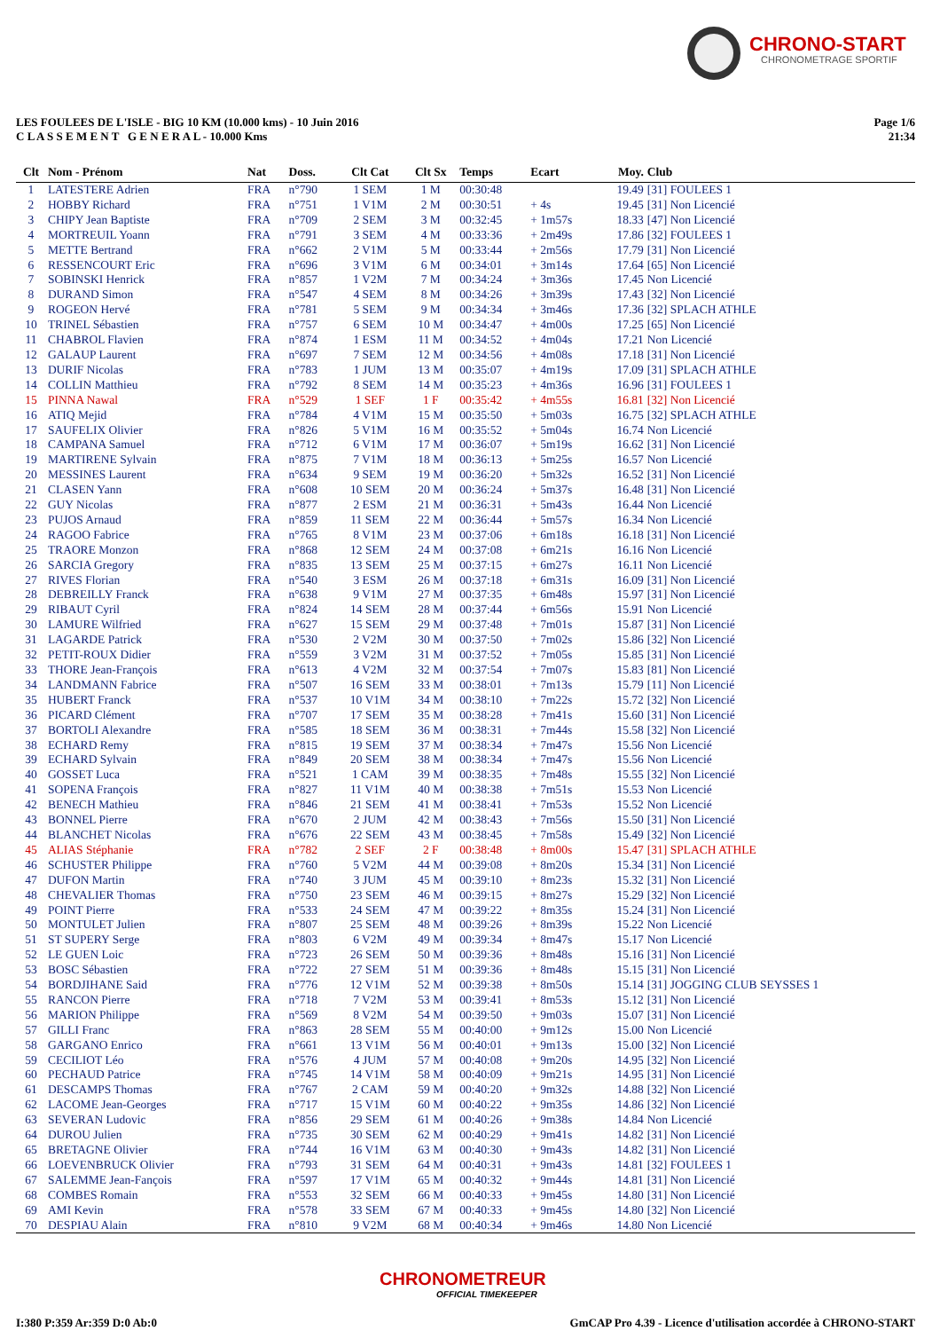CHRONO-START
CHRONOMETRAGE SPORTIF
Page 1/6
21:34
LES FOULEES DE L'ISLE - BIG 10 KM (10.000 kms) - 10 Juin 2016
C L A S S E M E N T G E N E R A L - 10.000 Kms
| Clt | Nom - Prénom | Nat | Doss. | Clt Cat | Clt Sx | Temps | Ecart | Moy. | Club |
| --- | --- | --- | --- | --- | --- | --- | --- | --- | --- |
| 1 | LATESTERE Adrien | FRA | n°790 | 1 SEM | 1 M | 00:30:48 | | 19.49 | [31] FOULEES 1 |
| 2 | HOBBY Richard | FRA | n°751 | 1 V1M | 2 M | 00:30:51 | + 4s | 19.45 | [31] Non Licencié |
| 3 | CHIPY Jean Baptiste | FRA | n°709 | 2 SEM | 3 M | 00:32:45 | + 1m57s | 18.33 | [47] Non Licencié |
| 4 | MORTREUIL Yoann | FRA | n°791 | 3 SEM | 4 M | 00:33:36 | + 2m49s | 17.86 | [32] FOULEES 1 |
| 5 | METTE Bertrand | FRA | n°662 | 2 V1M | 5 M | 00:33:44 | + 2m56s | 17.79 | [31] Non Licencié |
| 6 | RESSENCOURT Eric | FRA | n°696 | 3 V1M | 6 M | 00:34:01 | + 3m14s | 17.64 | [65] Non Licencié |
| 7 | SOBINSKI Henrick | FRA | n°857 | 1 V2M | 7 M | 00:34:24 | + 3m36s | 17.45 | Non Licencié |
| 8 | DURAND Simon | FRA | n°547 | 4 SEM | 8 M | 00:34:26 | + 3m39s | 17.43 | [32] Non Licencié |
| 9 | ROGEON Hervé | FRA | n°781 | 5 SEM | 9 M | 00:34:34 | + 3m46s | 17.36 | [32] SPLACH ATHLE |
| 10 | TRINEL Sébastien | FRA | n°757 | 6 SEM | 10 M | 00:34:47 | + 4m00s | 17.25 | [65] Non Licencié |
| 11 | CHABROL Flavien | FRA | n°874 | 1 ESM | 11 M | 00:34:52 | + 4m04s | 17.21 | Non Licencié |
| 12 | GALAUP Laurent | FRA | n°697 | 7 SEM | 12 M | 00:34:56 | + 4m08s | 17.18 | [31] Non Licencié |
| 13 | DURIF Nicolas | FRA | n°783 | 1 JUM | 13 M | 00:35:07 | + 4m19s | 17.09 | [31] SPLACH ATHLE |
| 14 | COLLIN Matthieu | FRA | n°792 | 8 SEM | 14 M | 00:35:23 | + 4m36s | 16.96 | [31] FOULEES 1 |
| 15 | PINNA Nawal | FRA | n°529 | 1 SEF | 1 F | 00:35:42 | + 4m55s | 16.81 | [32] Non Licencié |
| 16 | ATIQ Mejid | FRA | n°784 | 4 V1M | 15 M | 00:35:50 | + 5m03s | 16.75 | [32] SPLACH ATHLE |
| 17 | SAUFELIX Olivier | FRA | n°826 | 5 V1M | 16 M | 00:35:52 | + 5m04s | 16.74 | Non Licencié |
| 18 | CAMPANA Samuel | FRA | n°712 | 6 V1M | 17 M | 00:36:07 | + 5m19s | 16.62 | [31] Non Licencié |
| 19 | MARTIRENE Sylvain | FRA | n°875 | 7 V1M | 18 M | 00:36:13 | + 5m25s | 16.57 | Non Licencié |
| 20 | MESSINES Laurent | FRA | n°634 | 9 SEM | 19 M | 00:36:20 | + 5m32s | 16.52 | [31] Non Licencié |
| 21 | CLASEN Yann | FRA | n°608 | 10 SEM | 20 M | 00:36:24 | + 5m37s | 16.48 | [31] Non Licencié |
| 22 | GUY Nicolas | FRA | n°877 | 2 ESM | 21 M | 00:36:31 | + 5m43s | 16.44 | Non Licencié |
| 23 | PUJOS Arnaud | FRA | n°859 | 11 SEM | 22 M | 00:36:44 | + 5m57s | 16.34 | Non Licencié |
| 24 | RAGOO Fabrice | FRA | n°765 | 8 V1M | 23 M | 00:37:06 | + 6m18s | 16.18 | [31] Non Licencié |
| 25 | TRAORE Monzon | FRA | n°868 | 12 SEM | 24 M | 00:37:08 | + 6m21s | 16.16 | Non Licencié |
| 26 | SARCIA Gregory | FRA | n°835 | 13 SEM | 25 M | 00:37:15 | + 6m27s | 16.11 | Non Licencié |
| 27 | RIVES Florian | FRA | n°540 | 3 ESM | 26 M | 00:37:18 | + 6m31s | 16.09 | [31] Non Licencié |
| 28 | DEBREILLY Franck | FRA | n°638 | 9 V1M | 27 M | 00:37:35 | + 6m48s | 15.97 | [31] Non Licencié |
| 29 | RIBAUT Cyril | FRA | n°824 | 14 SEM | 28 M | 00:37:44 | + 6m56s | 15.91 | Non Licencié |
| 30 | LAMURE Wilfried | FRA | n°627 | 15 SEM | 29 M | 00:37:48 | + 7m01s | 15.87 | [31] Non Licencié |
| 31 | LAGARDE Patrick | FRA | n°530 | 2 V2M | 30 M | 00:37:50 | + 7m02s | 15.86 | [32] Non Licencié |
| 32 | PETIT-ROUX Didier | FRA | n°559 | 3 V2M | 31 M | 00:37:52 | + 7m05s | 15.85 | [31] Non Licencié |
| 33 | THORE Jean-François | FRA | n°613 | 4 V2M | 32 M | 00:37:54 | + 7m07s | 15.83 | [81] Non Licencié |
| 34 | LANDMANN Fabrice | FRA | n°507 | 16 SEM | 33 M | 00:38:01 | + 7m13s | 15.79 | [11] Non Licencié |
| 35 | HUBERT Franck | FRA | n°537 | 10 V1M | 34 M | 00:38:10 | + 7m22s | 15.72 | [32] Non Licencié |
| 36 | PICARD Clément | FRA | n°707 | 17 SEM | 35 M | 00:38:28 | + 7m41s | 15.60 | [31] Non Licencié |
| 37 | BORTOLI Alexandre | FRA | n°585 | 18 SEM | 36 M | 00:38:31 | + 7m44s | 15.58 | [32] Non Licencié |
| 38 | ECHARD Remy | FRA | n°815 | 19 SEM | 37 M | 00:38:34 | + 7m47s | 15.56 | Non Licencié |
| 39 | ECHARD Sylvain | FRA | n°849 | 20 SEM | 38 M | 00:38:34 | + 7m47s | 15.56 | Non Licencié |
| 40 | GOSSET Luca | FRA | n°521 | 1 CAM | 39 M | 00:38:35 | + 7m48s | 15.55 | [32] Non Licencié |
| 41 | SOPENA François | FRA | n°827 | 11 V1M | 40 M | 00:38:38 | + 7m51s | 15.53 | Non Licencié |
| 42 | BENECH Mathieu | FRA | n°846 | 21 SEM | 41 M | 00:38:41 | + 7m53s | 15.52 | Non Licencié |
| 43 | BONNEL Pierre | FRA | n°670 | 2 JUM | 42 M | 00:38:43 | + 7m56s | 15.50 | [31] Non Licencié |
| 44 | BLANCHET Nicolas | FRA | n°676 | 22 SEM | 43 M | 00:38:45 | + 7m58s | 15.49 | [32] Non Licencié |
| 45 | ALIAS Stéphanie | FRA | n°782 | 2 SEF | 2 F | 00:38:48 | + 8m00s | 15.47 | [31] SPLACH ATHLE |
| 46 | SCHUSTER Philippe | FRA | n°760 | 5 V2M | 44 M | 00:39:08 | + 8m20s | 15.34 | [31] Non Licencié |
| 47 | DUFON Martin | FRA | n°740 | 3 JUM | 45 M | 00:39:10 | + 8m23s | 15.32 | [31] Non Licencié |
| 48 | CHEVALIER Thomas | FRA | n°750 | 23 SEM | 46 M | 00:39:15 | + 8m27s | 15.29 | [32] Non Licencié |
| 49 | POINT Pierre | FRA | n°533 | 24 SEM | 47 M | 00:39:22 | + 8m35s | 15.24 | [31] Non Licencié |
| 50 | MONTULET Julien | FRA | n°807 | 25 SEM | 48 M | 00:39:26 | + 8m39s | 15.22 | Non Licencié |
| 51 | ST SUPERY Serge | FRA | n°803 | 6 V2M | 49 M | 00:39:34 | + 8m47s | 15.17 | Non Licencié |
| 52 | LE GUEN Loic | FRA | n°723 | 26 SEM | 50 M | 00:39:36 | + 8m48s | 15.16 | [31] Non Licencié |
| 53 | BOSC Sébastien | FRA | n°722 | 27 SEM | 51 M | 00:39:36 | + 8m48s | 15.15 | [31] Non Licencié |
| 54 | BORDJIHANE Said | FRA | n°776 | 12 V1M | 52 M | 00:39:38 | + 8m50s | 15.14 | [31] JOGGING CLUB SEYSSES 1 |
| 55 | RANCON Pierre | FRA | n°718 | 7 V2M | 53 M | 00:39:41 | + 8m53s | 15.12 | [31] Non Licencié |
| 56 | MARION Philippe | FRA | n°569 | 8 V2M | 54 M | 00:39:50 | + 9m03s | 15.07 | [31] Non Licencié |
| 57 | GILLI Franc | FRA | n°863 | 28 SEM | 55 M | 00:40:00 | + 9m12s | 15.00 | Non Licencié |
| 58 | GARGANO Enrico | FRA | n°661 | 13 V1M | 56 M | 00:40:01 | + 9m13s | 15.00 | [32] Non Licencié |
| 59 | CECILIOT Léo | FRA | n°576 | 4 JUM | 57 M | 00:40:08 | + 9m20s | 14.95 | [32] Non Licencié |
| 60 | PECHAUD Patrice | FRA | n°745 | 14 V1M | 58 M | 00:40:09 | + 9m21s | 14.95 | [31] Non Licencié |
| 61 | DESCAMPS Thomas | FRA | n°767 | 2 CAM | 59 M | 00:40:20 | + 9m32s | 14.88 | [32] Non Licencié |
| 62 | LACOME Jean-Georges | FRA | n°717 | 15 V1M | 60 M | 00:40:22 | + 9m35s | 14.86 | [32] Non Licencié |
| 63 | SEVERAN Ludovic | FRA | n°856 | 29 SEM | 61 M | 00:40:26 | + 9m38s | 14.84 | Non Licencié |
| 64 | DUROU Julien | FRA | n°735 | 30 SEM | 62 M | 00:40:29 | + 9m41s | 14.82 | [31] Non Licencié |
| 65 | BRETAGNE Olivier | FRA | n°744 | 16 V1M | 63 M | 00:40:30 | + 9m43s | 14.82 | [31] Non Licencié |
| 66 | LOEVENBRUCK Olivier | FRA | n°793 | 31 SEM | 64 M | 00:40:31 | + 9m43s | 14.81 | [32] FOULEES 1 |
| 67 | SALEMME Jean-Fançois | FRA | n°597 | 17 V1M | 65 M | 00:40:32 | + 9m44s | 14.81 | [31] Non Licencié |
| 68 | COMBES Romain | FRA | n°553 | 32 SEM | 66 M | 00:40:33 | + 9m45s | 14.80 | [31] Non Licencié |
| 69 | AMI Kevin | FRA | n°578 | 33 SEM | 67 M | 00:40:33 | + 9m45s | 14.80 | [32] Non Licencié |
| 70 | DESPIAU Alain | FRA | n°810 | 9 V2M | 68 M | 00:40:34 | + 9m46s | 14.80 | Non Licencié |
CHRONOMETREUR
OFFICIAL TIMEKEEPER
GmCAP Pro 4.39 - Licence d'utilisation accordée à CHRONO-START I:380 P:359 Ar:359 D:0 Ab:0